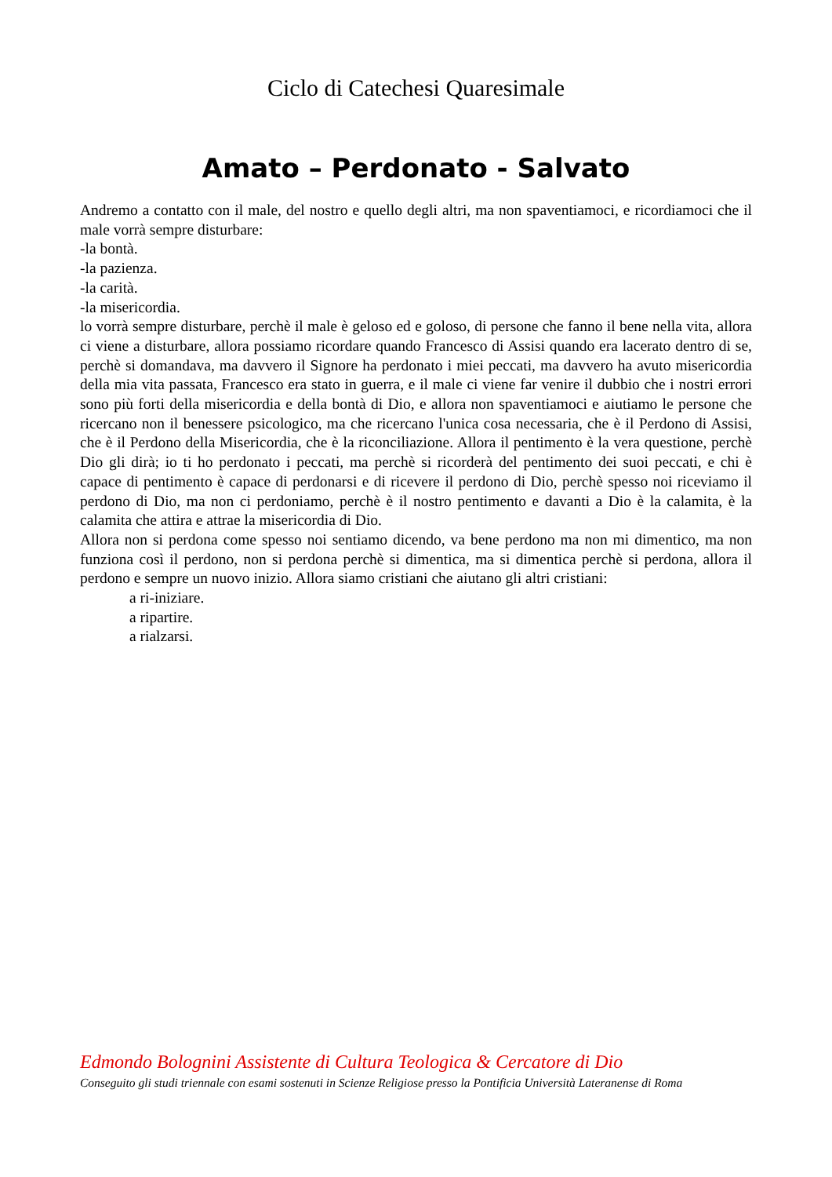Ciclo di Catechesi Quaresimale
Amato – Perdonato - Salvato
Andremo a contatto con il male, del nostro e quello degli altri, ma non spaventiamoci, e ricordiamoci che il male vorrà sempre disturbare:
-la bontà.
-la pazienza.
-la carità.
-la misericordia.
lo vorrà sempre disturbare, perchè il male è geloso ed e goloso, di persone che fanno il bene nella vita, allora ci viene a disturbare, allora possiamo ricordare quando Francesco di Assisi quando era lacerato dentro di se, perchè si domandava, ma davvero il Signore ha perdonato i miei peccati, ma davvero ha avuto misericordia della mia vita passata, Francesco era stato in guerra, e il male ci viene far venire il dubbio che i nostri errori sono più forti della misericordia e della bontà di Dio, e allora non spaventiamoci e aiutiamo le persone che ricercano non il benessere psicologico, ma che ricercano l'unica cosa necessaria, che è il Perdono di Assisi, che è il Perdono della Misericordia, che è la riconciliazione. Allora il pentimento è la vera questione, perchè Dio gli dirà; io ti ho perdonato i peccati, ma perchè si ricorderà del pentimento dei suoi peccati, e chi è capace di pentimento è capace di perdonarsi e di ricevere il perdono di Dio, perchè spesso noi riceviamo il perdono di Dio, ma non ci perdoniamo, perchè è il nostro pentimento e davanti a Dio è la calamita, è la calamita che attira e attrae la misericordia di Dio.
Allora non si perdona come spesso noi sentiamo dicendo, va bene perdono ma non mi dimentico, ma non funziona così il perdono, non si perdona perchè si dimentica, ma si dimentica perchè si perdona, allora il perdono e sempre un nuovo inizio. Allora siamo cristiani che aiutano gli altri cristiani:
a ri-iniziare.
a ripartire.
a rialzarsi.
Edmondo Bolognini Assistente di Cultura Teologica & Cercatore di Dio
Conseguito gli studi triennale con esami sostenuti in Scienze Religiose presso la Pontificia Università Lateranense di Roma